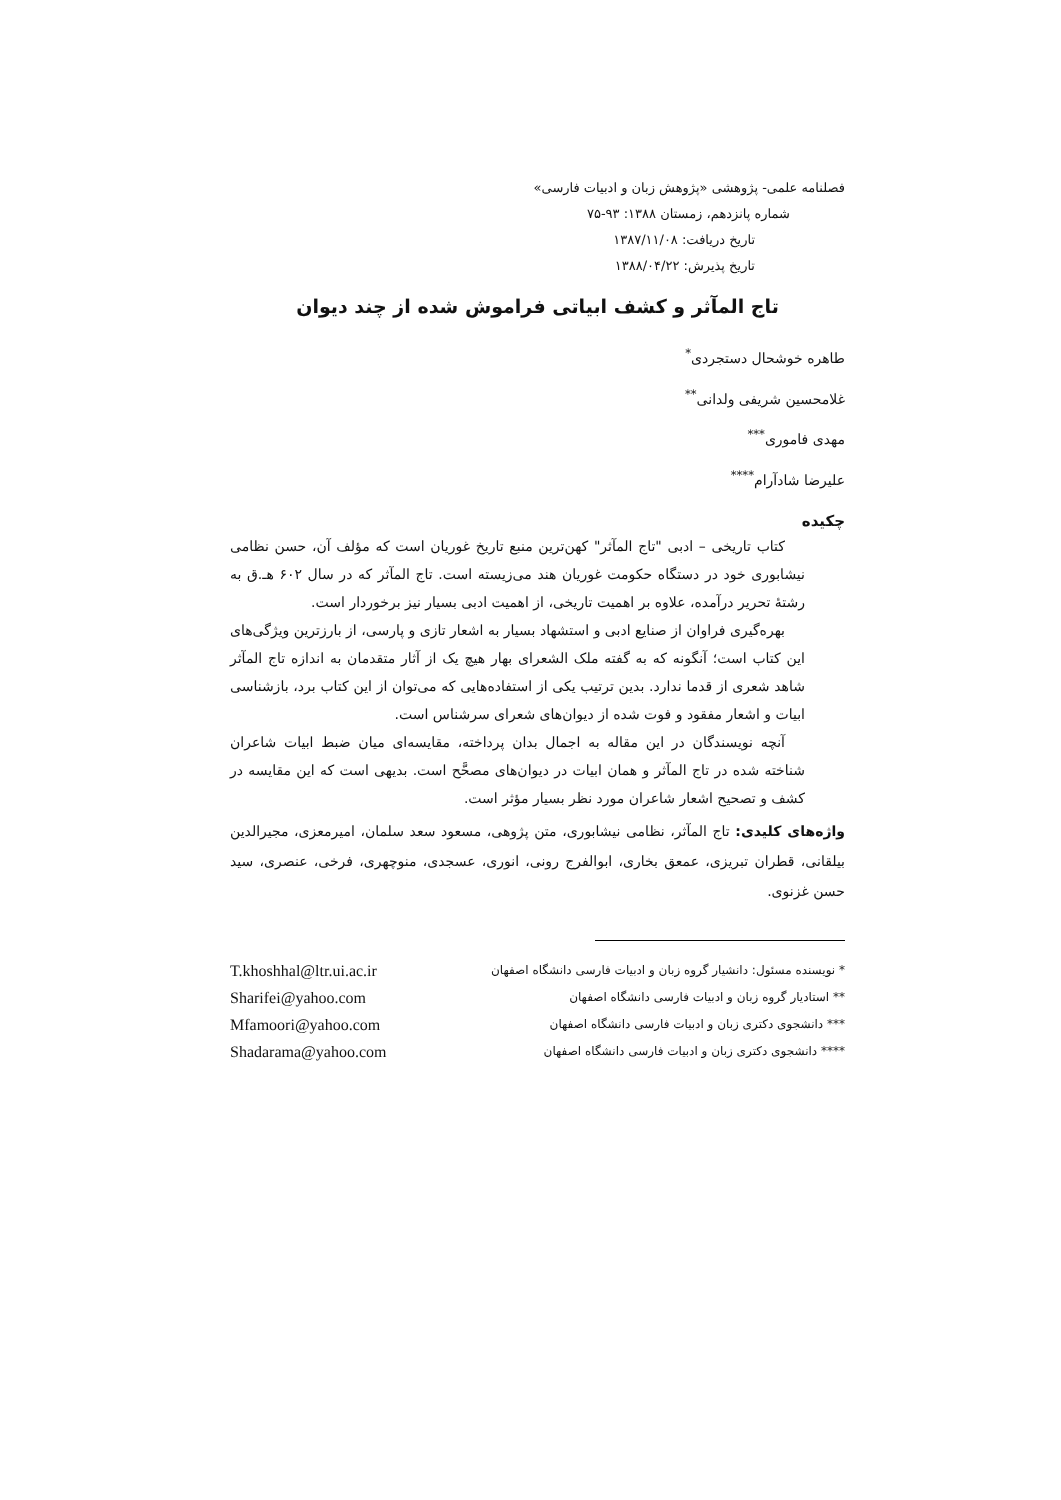فصلنامه علمی- پژوهشی «پژوهش زبان و ادبیات فارسی»
شماره پانزدهم، زمستان ۱۳۸۸: ۹۳-۷۵
تاریخ دریافت: ۱۳۸۷/۱۱/۰۸
تاریخ پذیرش: ۱۳۸۸/۰۴/۲۲
تاج المآثر و کشف ابیاتی فراموش شده از چند دیوان
طاهره خوشحال دستجردی<sup>*</sup>
غلامحسین شریفی ولدانی<sup>**</sup>
مهدی فاموری<sup>***</sup>
علیرضا شادآرام<sup>****</sup>
چکیده
کتاب تاریخی – ادبی "تاج المآثر" کهن‌ترین منبع تاریخ غوریان است که مؤلف آن، حسن نظامی نیشابوری خود در دستگاه حکومت غوریان هند می‌زیسته است. تاج المآثر که در سال ۶۰۲ هـ.ق به رشتهٔ تحریر درآمده، علاوه بر اهمیت تاریخی، از اهمیت ادبی بسیار نیز برخوردار است.
بهره‌گیری فراوان از صنایع ادبی و استشهاد بسیار به اشعار تازی و پارسی، از بارزترین ویژگی‌های این کتاب است؛ آنگونه که به گفته ملک الشعرای بهار هیچ یک از آثار متقدمان به اندازه تاج المآثر شاهد شعری از قدما ندارد. بدین ترتیب یکی از استفاده‌هایی که می‌توان از این کتاب برد، بازشناسی ابیات و اشعار مفقود و فوت شده از دیوان‌های شعرای سرشناس است.
آنچه نویسندگان در این مقاله به اجمال بدان پرداخته، مقایسه‌ای میان ضبط ابیات شاعران شناخته شده در تاج المآثر و همان ابیات در دیوان‌های مصحَّح است. بدیهی است که این مقایسه در کشف و تصحیح اشعار شاعران مورد نظر بسیار مؤثر است.
واژه‌های کلیدی: تاج المآثر، نظامی نیشابوری، متن پژوهی، مسعود سعد سلمان، امیرمعزی، مجیرالدین بیلقانی، قطران تبریزی، عمعق بخاری، ابوالفرج رونی، انوری، عسجدی، منوچهری، فرخی، عنصری، سید حسن غزنوی.
* نویسنده مسئول: دانشیار گروه زبان و ادبیات فارسی دانشگاه اصفهان
** استادیار گروه زبان و ادبیات فارسی دانشگاه اصفهان
*** دانشجوی دکتری زبان و ادبیات فارسی دانشگاه اصفهان
**** دانشجوی دکتری زبان و ادبیات فارسی دانشگاه اصفهان
T.khoshhal@ltr.ui.ac.ir
Sharifei@yahoo.com
Mfamoori@yahoo.com
Shadarama@yahoo.com